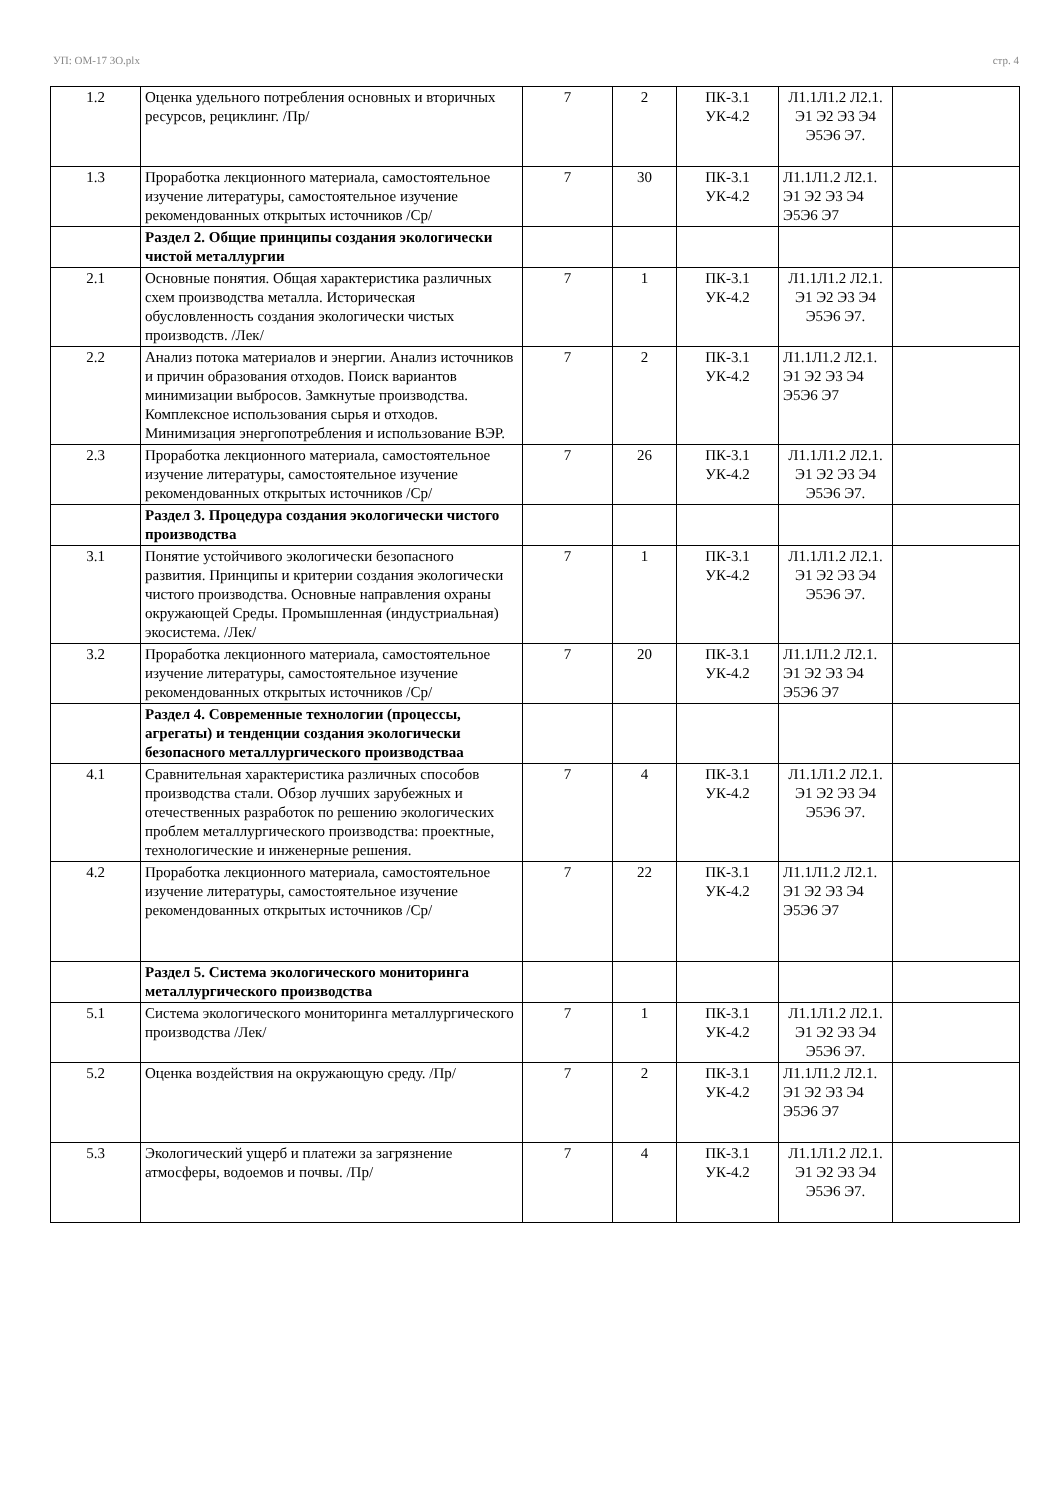УП: ОМ-17 3О.plx стр. 4
| 1.2 | Оценка удельного потребления основных и вторичных ресурсов, рециклинг. /Пр/ | 7 | 2 | ПК-3.1 УК-4.2 | Л1.1Л1.2 Л2.1. Э1 Э2 Э3 Э4 Э5Э6 Э7. | |
| 1.3 | Проработка лекционного материала, самостоятельное изучение литературы, самостоятельное изучение рекомендованных открытых источников /Ср/ | 7 | 30 | ПК-3.1 УК-4.2 | Л1.1Л1.2 Л2.1. Э1 Э2 Э3 Э4 Э5Э6 Э7 | |
| | Раздел 2. Общие принципы создания экологически чистой металлургии | | | | | |
| 2.1 | Основные понятия. Общая характеристика различных схем производства металла. Историческая обусловленность создания экологически чистых производств. /Лек/ | 7 | 1 | ПК-3.1 УК-4.2 | Л1.1Л1.2 Л2.1. Э1 Э2 Э3 Э4 Э5Э6 Э7. | |
| 2.2 | Анализ потока материалов и энергии. Анализ источников и причин образования отходов. Поиск вариантов минимизации выбросов. Замкнутые производства. Комплексное использования сырья и отходов. Минимизация энергопотребления и использование ВЭР. | 7 | 2 | ПК-3.1 УК-4.2 | Л1.1Л1.2 Л2.1. Э1 Э2 Э3 Э4 Э5Э6 Э7 | |
| 2.3 | Проработка лекционного материала, самостоятельное изучение литературы, самостоятельное изучение рекомендованных открытых источников /Ср/ | 7 | 26 | ПК-3.1 УК-4.2 | Л1.1Л1.2 Л2.1. Э1 Э2 Э3 Э4 Э5Э6 Э7. | |
| | Раздел 3. Процедура создания экологически чистого производства | | | | | |
| 3.1 | Понятие устойчивого экологически безопасного развития. Принципы и критерии создания экологически чистого производства. Основные направления охраны окружающей Среды. Промышленная (индустриальная) экосистема. /Лек/ | 7 | 1 | ПК-3.1 УК-4.2 | Л1.1Л1.2 Л2.1. Э1 Э2 Э3 Э4 Э5Э6 Э7. | |
| 3.2 | Проработка лекционного материала, самостоятельное изучение литературы, самостоятельное изучение рекомендованных открытых источников /Ср/ | 7 | 20 | ПК-3.1 УК-4.2 | Л1.1Л1.2 Л2.1. Э1 Э2 Э3 Э4 Э5Э6 Э7 | |
| | Раздел 4. Современные технологии (процессы, агрегаты) и тенденции создания экологически безопасного металлургического производстваа | | | | | |
| 4.1 | Сравнительная характеристика различных способов производства стали. Обзор лучших зарубежных и отечественных разработок по решению экологических проблем металлургического производства: проектные, технологические и инженерные решения. | 7 | 4 | ПК-3.1 УК-4.2 | Л1.1Л1.2 Л2.1. Э1 Э2 Э3 Э4 Э5Э6 Э7. | |
| 4.2 | Проработка лекционного материала, самостоятельное изучение литературы, самостоятельное изучение рекомендованных открытых источников /Ср/ | 7 | 22 | ПК-3.1 УК-4.2 | Л1.1Л1.2 Л2.1. Э1 Э2 Э3 Э4 Э5Э6 Э7 | |
| | Раздел 5. Система экологического мониторинга металлургического производства | | | | | |
| 5.1 | Система экологического мониторинга металлургического производства /Лек/ | 7 | 1 | ПК-3.1 УК-4.2 | Л1.1Л1.2 Л2.1. Э1 Э2 Э3 Э4 Э5Э6 Э7. | |
| 5.2 | Оценка воздействия на окружающую среду. /Пр/ | 7 | 2 | ПК-3.1 УК-4.2 | Л1.1Л1.2 Л2.1. Э1 Э2 Э3 Э4 Э5Э6 Э7 | |
| 5.3 | Экологический ущерб и платежи за загрязнение атмосферы, водоемов и почвы. /Пр/ | 7 | 4 | ПК-3.1 УК-4.2 | Л1.1Л1.2 Л2.1. Э1 Э2 Э3 Э4 Э5Э6 Э7. | |